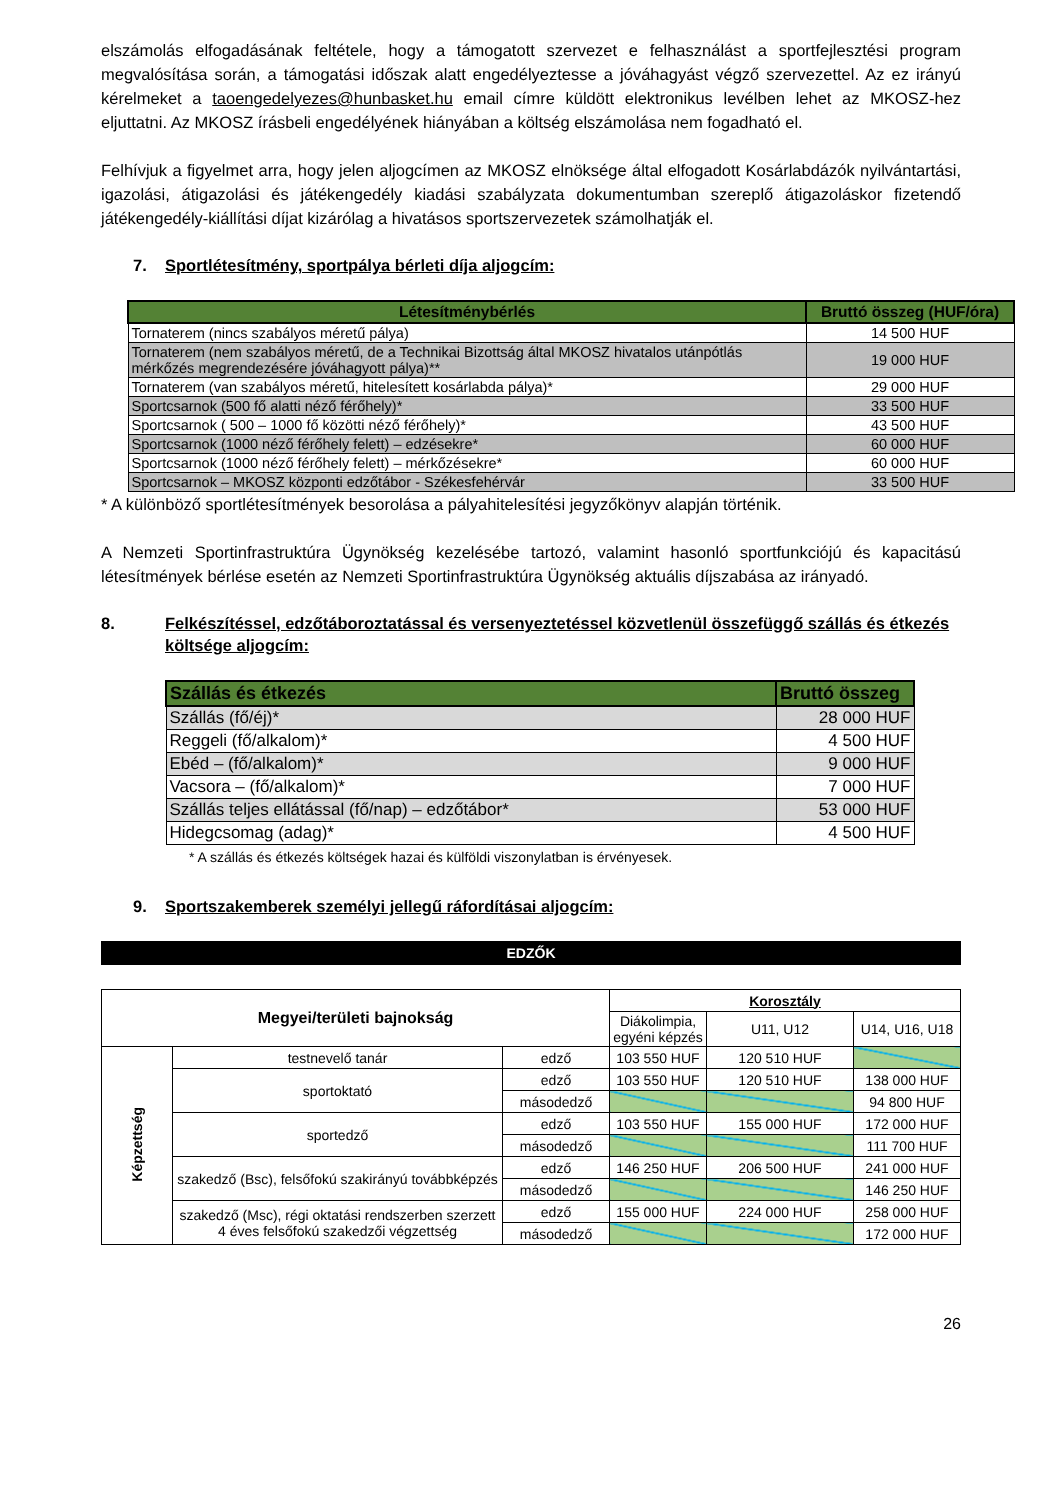elszámolás elfogadásának feltétele, hogy a támogatott szervezet e felhasználást a sportfejlesztési program megvalósítása során, a támogatási időszak alatt engedélyeztesse a jóváhagyást végző szervezettel. Az ez irányú kérelmeket a taoengedelyezes@hunbasket.hu email címre küldött elektronikus levélben lehet az MKOSZ-hez eljuttatni. Az MKOSZ írásbeli engedélyének hiányában a költség elszámolása nem fogadható el.
Felhívjuk a figyelmet arra, hogy jelen aljogcímen az MKOSZ elnöksége által elfogadott Kosárlabdázók nyilvántartási, igazolási, átigazolási és játékengedély kiadási szabályzata dokumentumban szereplő átigazoláskor fizetendő játékengedély-kiállítási díjat kizárólag a hivatásos sportszervezetek számolhatják el.
7. Sportlétesítmény, sportpálya bérleti díja aljogcím:
| Létesítménybérlés | Bruttó összeg (HUF/óra) |
| --- | --- |
| Tornaterem (nincs szabályos méretű pálya) | 14 500 HUF |
| Tornaterem (nem szabályos méretű, de a Technikai Bizottság által MKOSZ hivatalos utánpótlás mérkőzés megrendezésére jóváhagyott pálya)** | 19 000 HUF |
| Tornaterem (van szabályos méretű, hitelesített kosárlabda pálya)* | 29 000 HUF |
| Sportcsarnok (500 fő alatti néző férőhely)* | 33 500 HUF |
| Sportcsarnok ( 500 – 1000 fő közötti néző férőhely)* | 43 500 HUF |
| Sportcsarnok (1000 néző férőhely felett) – edzésekre* | 60 000 HUF |
| Sportcsarnok (1000 néző férőhely felett) – mérkőzésekre* | 60 000 HUF |
| Sportcsarnok – MKOSZ központi edzőtábor - Székesfehérvár | 33 500 HUF |
* A különböző sportlétesítmények besorolása a pályahitelesítési jegyzőkönyv alapján történik.
A Nemzeti Sportinfrastruktúra Ügynökség kezelésébe tartozó, valamint hasonló sportfunkciójú és kapacitású létesítmények bérlése esetén az Nemzeti Sportinfrastruktúra Ügynökség aktuális díjszabása az irányadó.
8. Felkészítéssel, edzőtáboroztatással és versenyeztetéssel közvetlenül összefüggő szállás és étkezés költsége aljogcím:
| Szállás és étkezés | Bruttó összeg |
| --- | --- |
| Szállás (fő/éj)* | 28 000 HUF |
| Reggeli (fő/alkalom)* | 4 500 HUF |
| Ebéd – (fő/alkalom)* | 9 000 HUF |
| Vacsora – (fő/alkalom)* | 7 000 HUF |
| Szállás teljes ellátással (fő/nap) – edzőtábor* | 53 000 HUF |
| Hidegcsomag (adag)* | 4 500 HUF |
* A szállás és étkezés költségek hazai és külföldi viszonylatban is érvényesek.
9. Sportszakemberek személyi jellegű ráfordításai aljogcím:
EDZŐK
| Megyei/területi bajnokság | | | Korosztály | | |
| | | | Diákolimpia, egyéni képzés | U11, U12 | U14, U16, U18 |
| Képzettség | testnevelő tanár | edző | 103 550 HUF | 120 510 HUF | |
| | sportoktató | edző | 103 550 HUF | 120 510 HUF | 138 000 HUF |
| | | másodedző | | | 94 800 HUF |
| | sportedző | edző | 103 550 HUF | 155 000 HUF | 172 000 HUF |
| | | másodedző | | | 111 700 HUF |
| | szakedző (Bsc), felsőfokú szakirányú továbbképzés | edző | 146 250 HUF | 206 500 HUF | 241 000 HUF |
| | | másodedző | | | 146 250 HUF |
| | szakedző (Msc), régi oktatási rendszerben szerzett 4 éves felsőfokú szakedzői végzettség | edző | 155 000 HUF | 224 000 HUF | 258 000 HUF |
| | | másodedző | | | 172 000 HUF |
26